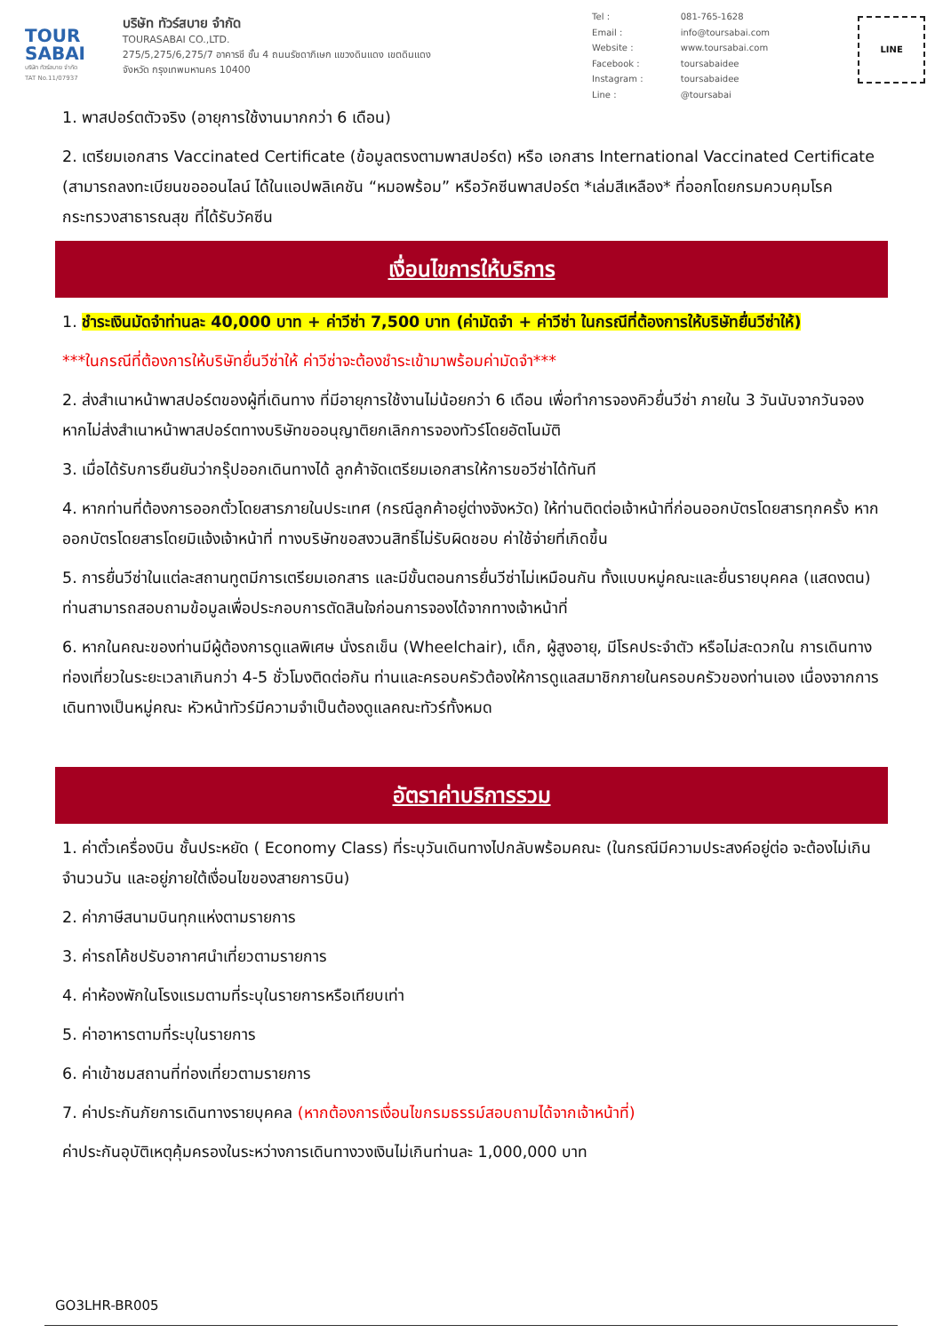TOUR
SABAI
บริษัท ทัวร์สบาย จำกัด
TAT No.11/07937
บริษัท ทัวร์สบาย จำกัด
TOURASABAI CO.,LTD.
275/5,275/6,275/7 อาคารชี ชั้น 4 ถนนรัชดาภิเษก แขวงดินแดง เขตดินแดง
จังหวัด กรุงเทพมหานคร 10400
| Tel : | 081-765-1628 |
| Email : | info@toursabai.com |
| Website : | www.toursabai.com |
| Facebook : | toursabaidee |
| Instagram : | toursabaidee |
| Line : | @toursabai |
LINE
1. พาสปอร์ตตัวจริง (อายุการใช้งานมากกว่า 6 เดือน)
2. เตรียมเอกสาร Vaccinated Certificate (ข้อมูลตรงตามพาสปอร์ต) หรือ เอกสาร International Vaccinated Certificate (สามารถลงทะเบียนขอออนไลน์ ได้ในแอปพลิเคชัน “หมอพร้อม” หรือวัคซีนพาสปอร์ต *เล่มสีเหลือง* ที่ออกโดยกรมควบคุมโรค กระทรวงสาธารณสุข ที่ได้รับวัคซีน
เงื่อนไขการให้บริการ
1. ชำระเงินมัดจำท่านละ 40,000 บาท + ค่าวีซ่า 7,500 บาท (ค่ามัดจำ + ค่าวีซ่า ในกรณีที่ต้องการให้บริษัทยื่นวีซ่าให้)
***ในกรณีที่ต้องการให้บริษัทยื่นวีซ่าให้ ค่าวีซ่าจะต้องชำระเข้ามาพร้อมค่ามัดจำ***
2. ส่งสำเนาหน้าพาสปอร์ตของผู้ที่เดินทาง ที่มีอายุการใช้งานไม่น้อยกว่า 6 เดือน เพื่อทำการจองคิวยื่นวีซ่า ภายใน 3 วันนับจากวันจอง หากไม่ส่งสำเนาหน้าพาสปอร์ตทางบริษัทขออนุญาติยกเลิกการจองทัวร์โดยอัตโนมัติ
3. เมื่อได้รับการยืนยันว่ากรุ๊ปออกเดินทางได้ ลูกค้าจัดเตรียมเอกสารให้การขอวีซ่าได้ทันที
4. หากท่านที่ต้องการออกตั๋วโดยสารภายในประเทศ (กรณีลูกค้าอยู่ต่างจังหวัด) ให้ท่านติดต่อเจ้าหน้าที่ก่อนออกบัตรโดยสารทุกครั้ง หากออกบัตรโดยสารโดยมิแจ้งเจ้าหน้าที่ ทางบริษัทขอสงวนสิทธิ์ไม่รับผิดชอบ ค่าใช้จ่ายที่เกิดขึ้น
5. การยื่นวีซ่าในแต่ละสถานทูตมีการเตรียมเอกสาร และมีขั้นตอนการยื่นวีซ่าไม่เหมือนกัน ทั้งแบบหมู่คณะและยื่นรายบุคคล (แสดงตน) ท่านสามารถสอบถามข้อมูลเพื่อประกอบการตัดสินใจก่อนการจองได้จากทางเจ้าหน้าที่
6. หากในคณะของท่านมีผู้ต้องการดูแลพิเศษ นั่งรถเข็น (Wheelchair), เด็ก, ผู้สูงอายุ, มีโรคประจำตัว หรือไม่สะดวกใน การเดินทางท่องเที่ยวในระยะเวลาเกินกว่า 4-5 ชั่วโมงติดต่อกัน ท่านและครอบครัวต้องให้การดูแลสมาชิกภายในครอบครัวของท่านเอง เนื่องจากการเดินทางเป็นหมู่คณะ หัวหน้าทัวร์มีความจำเป็นต้องดูแลคณะทัวร์ทั้งหมด
อัตราค่าบริการรวม
1. ค่าตั๋วเครื่องบิน ชั้นประหยัด ( Economy Class) ที่ระบุวันเดินทางไปกลับพร้อมคณะ (ในกรณีมีความประสงค์อยู่ต่อ จะต้องไม่เกินจำนวนวัน และอยู่ภายใต้เงื่อนไขของสายการบิน)
2. ค่าภาษีสนามบินทุกแห่งตามรายการ
3. ค่ารถโค้ชปรับอากาศนำเที่ยวตามรายการ
4. ค่าห้องพักในโรงแรมตามที่ระบุในรายการหรือเทียบเท่า
5. ค่าอาหารตามที่ระบุในรายการ
6. ค่าเข้าชมสถานที่ท่องเที่ยวตามรายการ
7. ค่าประกันภัยการเดินทางรายบุคคล (หากต้องการเงื่อนไขกรมธรรม์สอบถามได้จากเจ้าหน้าที่)
ค่าประกันอุบัติเหตุคุ้มครองในระหว่างการเดินทางวงเงินไม่เกินท่านละ 1,000,000 บาท
GO3LHR-BR005